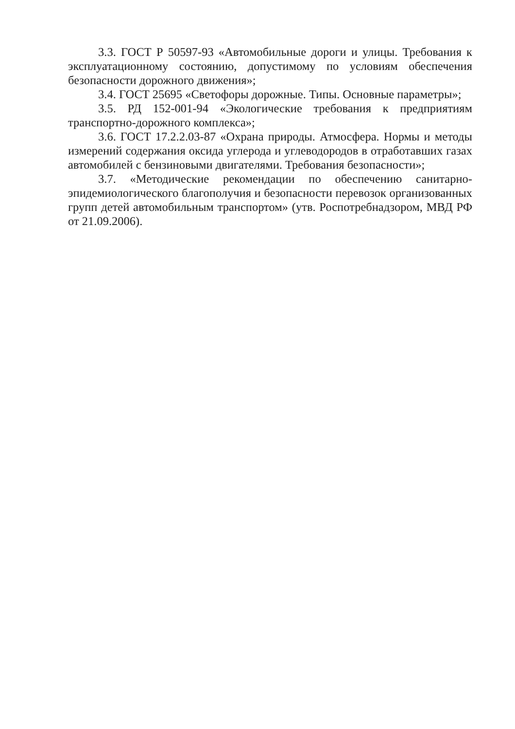3.3. ГОСТ Р 50597-93 «Автомобильные дороги и улицы. Требования к эксплуатационному состоянию, допустимому по условиям обеспечения безопасности дорожного движения»;
3.4. ГОСТ 25695 «Светофоры дорожные. Типы. Основные параметры»;
3.5. РД 152-001-94 «Экологические требования к предприятиям транспортно-дорожного комплекса»;
3.6. ГОСТ 17.2.2.03-87 «Охрана природы. Атмосфера. Нормы и методы измерений содержания оксида углерода и углеводородов в отработавших газах автомобилей с бензиновыми двигателями. Требования безопасности»;
3.7. «Методические рекомендации по обеспечению санитарно-эпидемиологического благополучия и безопасности перевозок организованных групп детей автомобильным транспортом» (утв. Роспотребнадзором, МВД РФ от 21.09.2006).